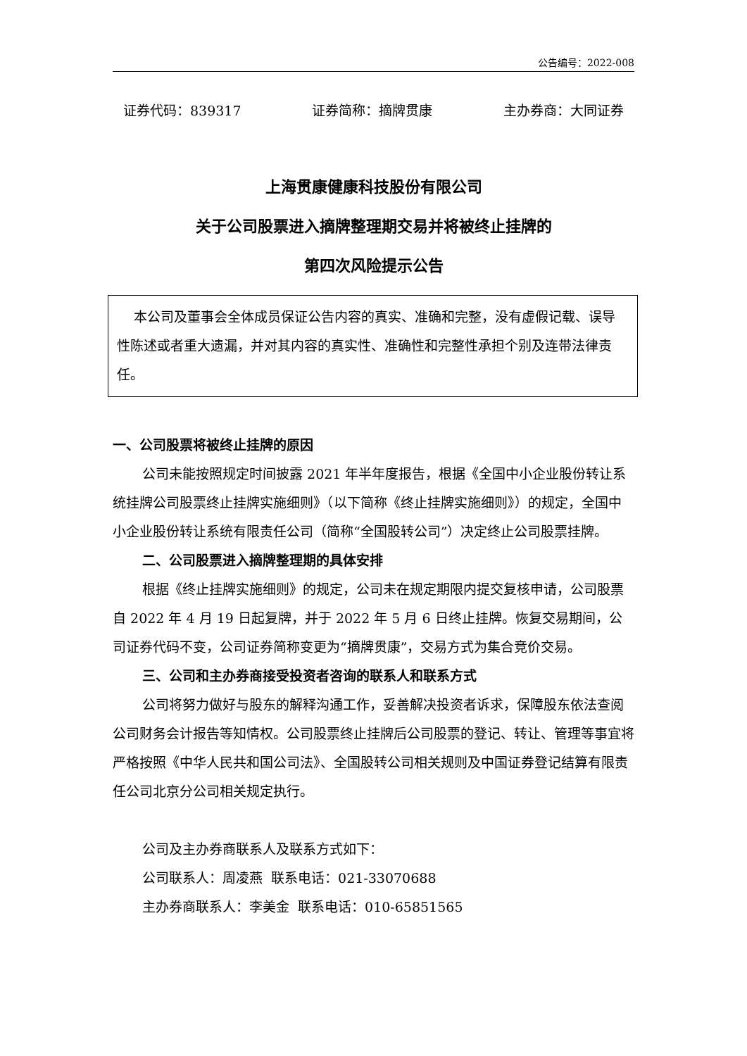公告编号：2022-008
证券代码：839317 证券简称：摘牌贯康 主办券商：大同证券
上海贯康健康科技股份有限公司
关于公司股票进入摘牌整理期交易并将被终止挂牌的
第四次风险提示公告
本公司及董事会全体成员保证公告内容的真实、准确和完整，没有虚假记载、误导性陈述或者重大遗漏，并对其内容的真实性、准确性和完整性承担个别及连带法律责任。
一、公司股票将被终止挂牌的原因
公司未能按照规定时间披露 2021 年半年度报告，根据《全国中小企业股份转让系统挂牌公司股票终止挂牌实施细则》（以下简称《终止挂牌实施细则》）的规定，全国中小企业股份转让系统有限责任公司（简称“全国股转公司”）决定终止公司股票挂牌。
二、公司股票进入摘牌整理期的具体安排
根据《终止挂牌实施细则》的规定，公司未在规定期限内提交复核申请，公司股票自 2022 年 4 月 19 日起复牌，并于 2022 年 5 月 6 日终止挂牌。恢复交易期间，公司证券代码不变，公司证券简称变更为“摘牌贯康”，交易方式为集合竞价交易。
三、公司和主办券商接受投资者咨询的联系人和联系方式
公司将努力做好与股东的解释沟通工作，妥善解决投资者诉求，保障股东依法查阅公司财务会计报告等知情权。公司股票终止挂牌后公司股票的登记、转让、管理等事宜将严格按照《中华人民共和国公司法》、全国股转公司相关规则及中国证券登记结算有限责任公司北京分公司相关规定执行。
公司及主办券商联系人及联系方式如下：
公司联系人：周凌燕 联系电话：021-33070688
主办券商联系人：李美金 联系电话：010-65851565